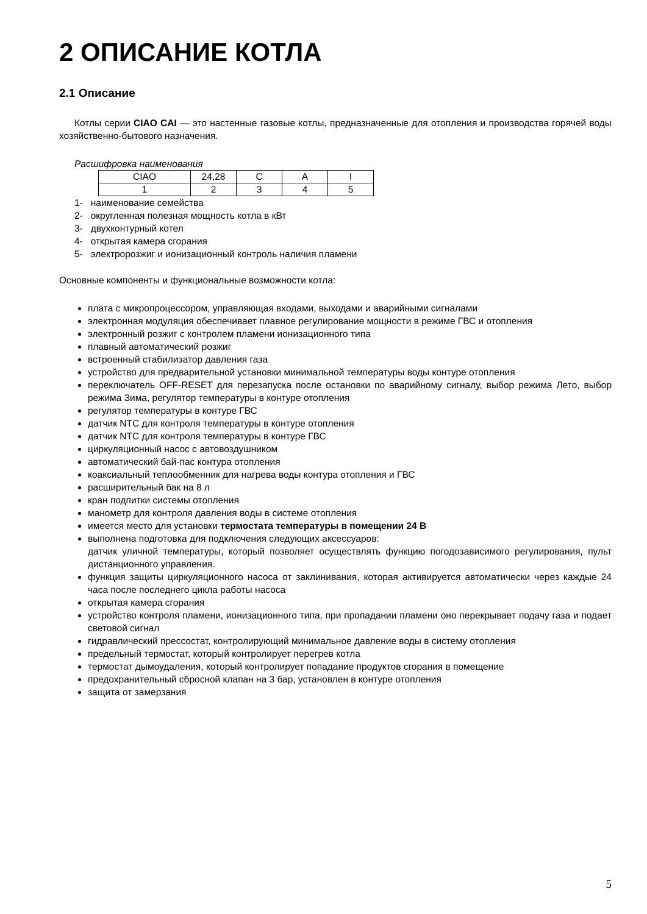2 ОПИСАНИЕ КОТЛА
2.1 Описание
Котлы серии CIAO CAI — это настенные газовые котлы, предназначенные для отопления и производства горячей воды хозяйственно-бытового назначения.
Расшифровка наименования
| CIAO | 24,28 | C | A | I |
| 1 | 2 | 3 | 4 | 5 |
1- наименование семейства
2- округленная полезная мощность котла в кВт
3- двухконтурный котел
4- открытая камера сгорания
5- электророзжиг и ионизационный контроль наличия пламени
Основные компоненты и функциональные возможности котла:
плата с микропроцессором, управляющая входами, выходами и аварийными сигналами
электронная модуляция обеспечивает плавное регулирование мощности в режиме ГВС и отопления
электронный розжиг с контролем пламени ионизационного типа
плавный автоматический розжиг
встроенный стабилизатор давления газа
устройство для предварительной установки минимальной температуры воды контуре отопления
переключатель OFF-RESET для перезапуска после остановки по аварийному сигналу, выбор режима Лето, выбор режима Зима, регулятор температуры в контуре отопления
регулятор температуры в контуре ГВС
датчик NTC для контроля температуры в контуре отопления
датчик NTC для контроля температуры в контуре ГВС
циркуляционный насос с автовоздушником
автоматический бай-пас контура отопления
коаксиальный теплообменник для нагрева воды контура отопления и ГВС
расширительный бак на 8 л
кран подпитки системы отопления
манометр для контроля давления воды в системе отопления
имеется место для установки термостата температуры в помещении 24 В
выполнена подготовка для подключения следующих аксессуаров:
датчик уличной температуры, который позволяет осуществлять функцию погодозависимого регулирования, пульт дистанционного управления.
функция защиты циркуляционного насоса от заклинивания, которая активируется автоматически через каждые 24 часа после последнего цикла работы насоса
открытая камера сгорания
устройство контроля пламени, ионизационного типа, при пропадании пламени оно перекрывает подачу газа и подает световой сигнал
гидравлический прессостат, контролирующий минимальное давление воды в систему отопления
предельный термостат, который контролирует перегрев котла
термостат дымоудаления, который контролирует попадание продуктов сгорания в помещение
предохранительный сбросной клапан на 3 бар, установлен в контуре отопления
защита от замерзания
5